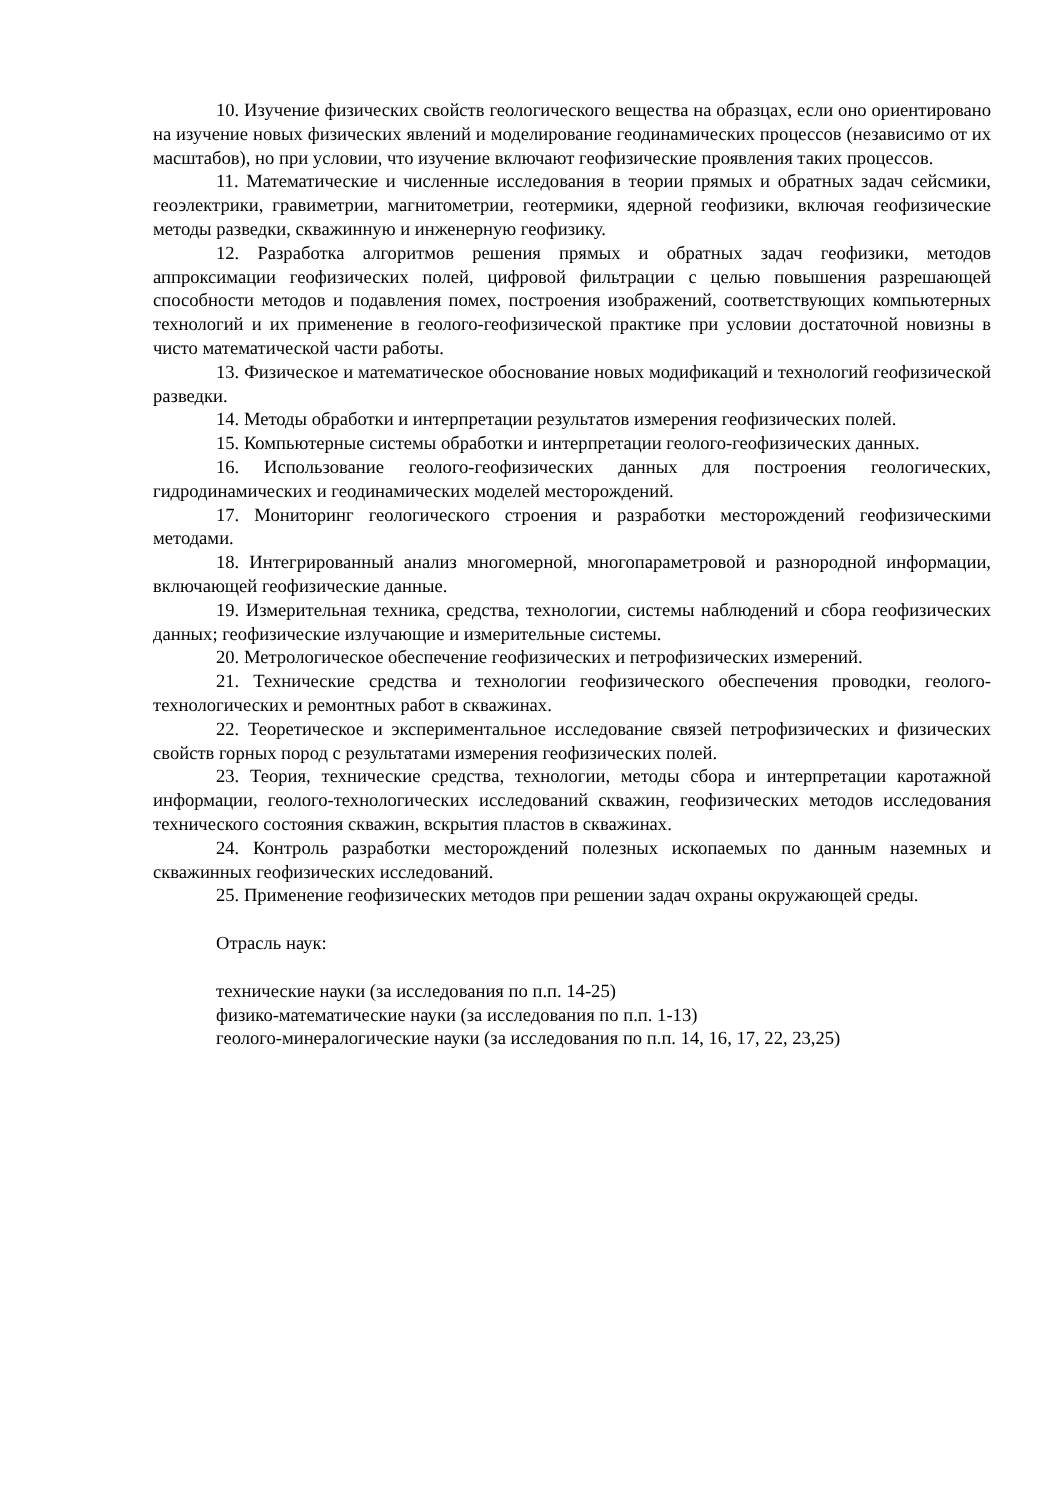10. Изучение физических свойств геологического вещества на образцах, если оно ориентировано на изучение новых физических явлений и моделирование геодинамических процессов (независимо от их масштабов), но при условии, что изучение включают геофизические проявления таких процессов.
11. Математические и численные исследования в теории прямых и обратных задач сейсмики, геоэлектрики, гравиметрии, магнитометрии, геотермики, ядерной геофизики, включая геофизические методы разведки, скважинную и инженерную геофизику.
12. Разработка алгоритмов решения прямых и обратных задач геофизики, методов аппроксимации геофизических полей, цифровой фильтрации с целью повышения разрешающей способности методов и подавления помех, построения изображений, соответствующих компьютерных технологий и их применение в геолого-геофизической практике при условии достаточной новизны в чисто математической части работы.
13. Физическое и математическое обоснование новых модификаций и технологий геофизической разведки.
14. Методы обработки и интерпретации результатов измерения геофизических полей.
15. Компьютерные системы обработки и интерпретации геолого-геофизических данных.
16. Использование геолого-геофизических данных для построения геологических, гидродинамических и геодинамических моделей месторождений.
17. Мониторинг геологического строения и разработки месторождений геофизическими методами.
18. Интегрированный анализ многомерной, многопараметровой и разнородной информации, включающей геофизические данные.
19. Измерительная техника, средства, технологии, системы наблюдений и сбора геофизических данных; геофизические излучающие и измерительные системы.
20. Метрологическое обеспечение геофизических и петрофизических измерений.
21. Технические средства и технологии геофизического обеспечения проводки, геолого-технологических и ремонтных работ в скважинах.
22. Теоретическое и экспериментальное исследование связей петрофизических и физических свойств горных пород с результатами измерения геофизических полей.
23. Теория, технические средства, технологии, методы сбора и интерпретации каротажной информации, геолого-технологических исследований скважин, геофизических методов исследования технического состояния скважин, вскрытия пластов в скважинах.
24. Контроль разработки месторождений полезных ископаемых по данным наземных и скважинных геофизических исследований.
25. Применение геофизических методов при решении задач охраны окружающей среды.
Отрасль наук:
технические науки (за исследования по п.п. 14-25)
физико-математические науки (за исследования по п.п. 1-13)
геолого-минералогические науки (за исследования по п.п. 14, 16, 17, 22, 23,25)